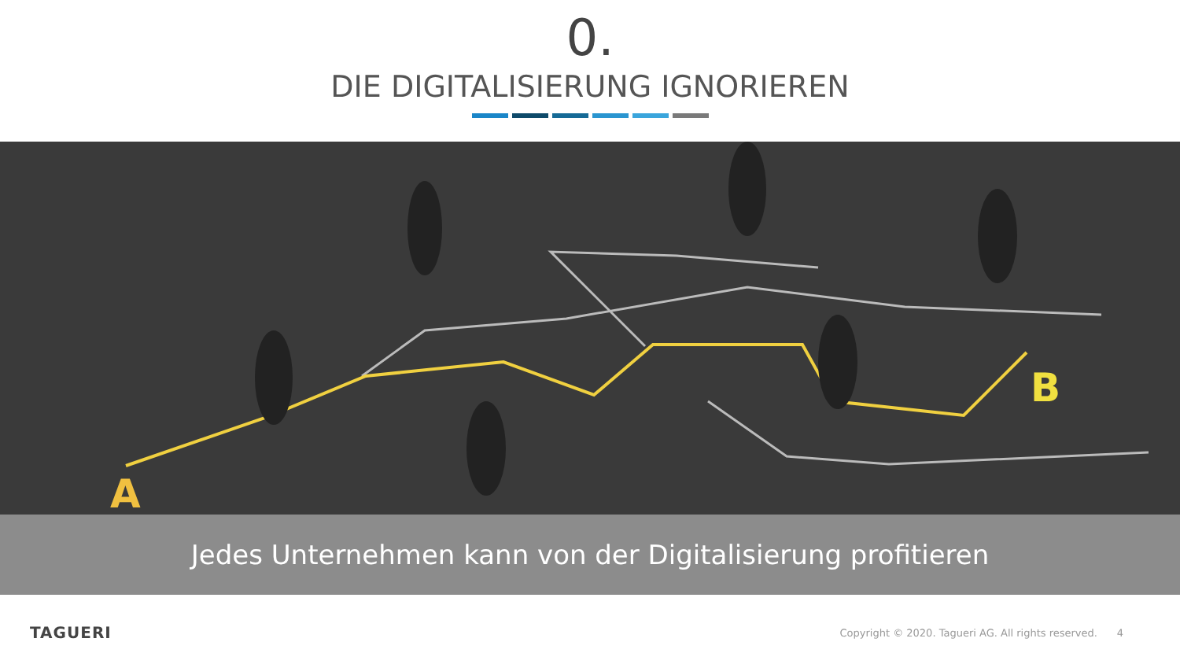0.
DIE DIGITALISIERUNG IGNORIEREN
A
B
Jedes Unternehmen kann von der Digitalisierung profitieren
TAGUERI Copyright © 2020. Tagueri AG. All rights reserved. 4